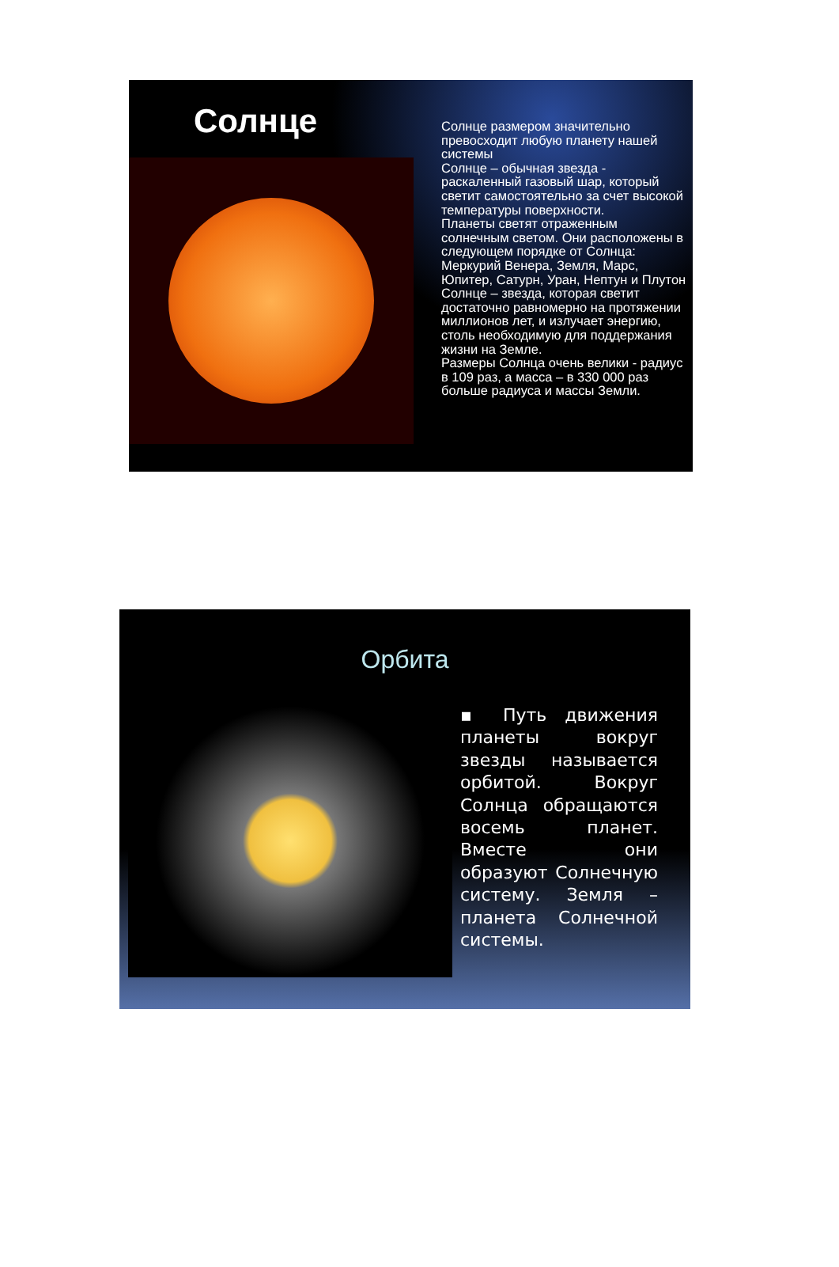Солнце
Солнце размером значительно превосходит любую планету нашей системы
Солнце – обычная звезда - раскаленный газовый шар, который светит самостоятельно за счет высокой температуры поверхности.
Планеты светят отраженным солнечным светом. Они расположены в следующем порядке от Солнца: Меркурий Венера, Земля, Марс, Юпитер, Сатурн, Уран, Нептун и Плутон
Солнце – звезда, которая светит достаточно равномерно на протяжении миллионов лет, и излучает энергию, столь необходимую для поддержания жизни на Земле.
Размеры Солнца очень велики - радиус в 109 раз, а масса – в 330 000 раз больше радиуса и массы Земли.
Орбита
▪ Путь движения планеты вокруг звезды называется орбитой. Вокруг Солнца обращаются восемь планет. Вместе они образуют Солнечную систему. Земля – планета Солнечной системы.